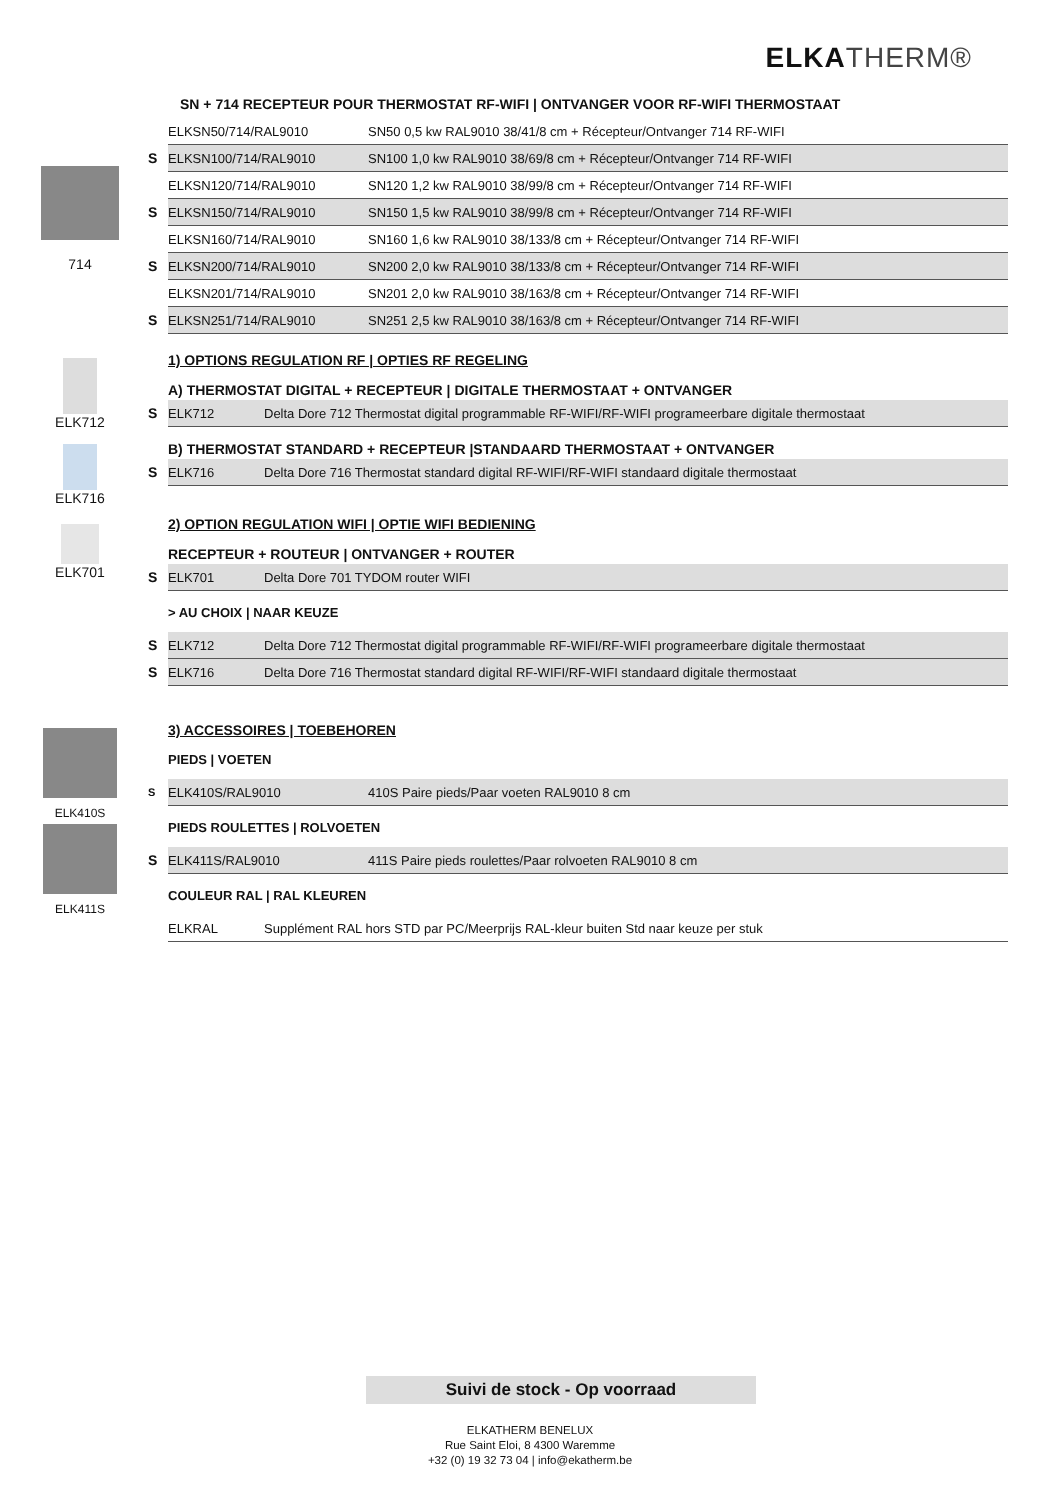ELKA THERM®
714
ELK712
ELK716
ELK701
ELK410S
ELK411S
SN + 714 RECEPTEUR POUR THERMOSTAT RF-WIFI | ONTVANGER VOOR RF-WIFI THERMOSTAAT
| | ELKSN50/714/RAL9010 | SN50 0,5 kw RAL9010 38/41/8 cm + Récepteur/Ontvanger 714 RF-WIFI |
| S | ELKSN100/714/RAL9010 | SN100 1,0 kw RAL9010 38/69/8 cm + Récepteur/Ontvanger 714 RF-WIFI |
| | ELKSN120/714/RAL9010 | SN120 1,2 kw RAL9010 38/99/8 cm + Récepteur/Ontvanger 714 RF-WIFI |
| S | ELKSN150/714/RAL9010 | SN150 1,5 kw RAL9010 38/99/8 cm + Récepteur/Ontvanger 714 RF-WIFI |
| | ELKSN160/714/RAL9010 | SN160 1,6 kw RAL9010 38/133/8 cm + Récepteur/Ontvanger 714 RF-WIFI |
| S | ELKSN200/714/RAL9010 | SN200 2,0 kw RAL9010 38/133/8 cm + Récepteur/Ontvanger 714 RF-WIFI |
| | ELKSN201/714/RAL9010 | SN201 2,0 kw RAL9010 38/163/8 cm + Récepteur/Ontvanger 714 RF-WIFI |
| S | ELKSN251/714/RAL9010 | SN251 2,5 kw RAL9010 38/163/8 cm + Récepteur/Ontvanger 714 RF-WIFI |
1) OPTIONS REGULATION RF | OPTIES RF REGELING
A) THERMOSTAT DIGITAL + RECEPTEUR | DIGITALE THERMOSTAAT + ONTVANGER
| S | ELK712 | Delta Dore 712 Thermostat digital programmable RF-WIFI/RF-WIFI programeerbare digitale thermostaat |
B) THERMOSTAT STANDARD + RECEPTEUR |STANDAARD THERMOSTAAT + ONTVANGER
| S | ELK716 | Delta Dore 716 Thermostat standard digital RF-WIFI/RF-WIFI standaard digitale thermostaat |
2) OPTION REGULATION WIFI | OPTIE WIFI BEDIENING
RECEPTEUR + ROUTEUR | ONTVANGER + ROUTER
| S | ELK701 | Delta Dore 701 TYDOM router WIFI |
> AU CHOIX | NAAR KEUZE
| S | ELK712 | Delta Dore 712 Thermostat digital programmable RF-WIFI/RF-WIFI programeerbare digitale thermostaat |
| S | ELK716 | Delta Dore 716 Thermostat standard digital RF-WIFI/RF-WIFI standaard digitale thermostaat |
3) ACCESSOIRES | TOEBEHOREN
PIEDS | VOETEN
| S | ELK410S/RAL9010 | 410S Paire pieds/Paar voeten RAL9010 8 cm |
PIEDS ROULETTES | ROLVOETEN
| S | ELK411S/RAL9010 | 411S Paire pieds roulettes/Paar rolvoeten RAL9010 8 cm |
COULEUR RAL | RAL KLEUREN
| | ELKRAL | Supplément RAL hors STD par PC/Meerprijs RAL-kleur buiten Std naar keuze per stuk |
Suivi de stock - Op voorraad
ELKATHERM BENELUX
Rue Saint Eloi, 8 4300 Waremme
+32 (0) 19 32 73 04 | info@ekatherm.be